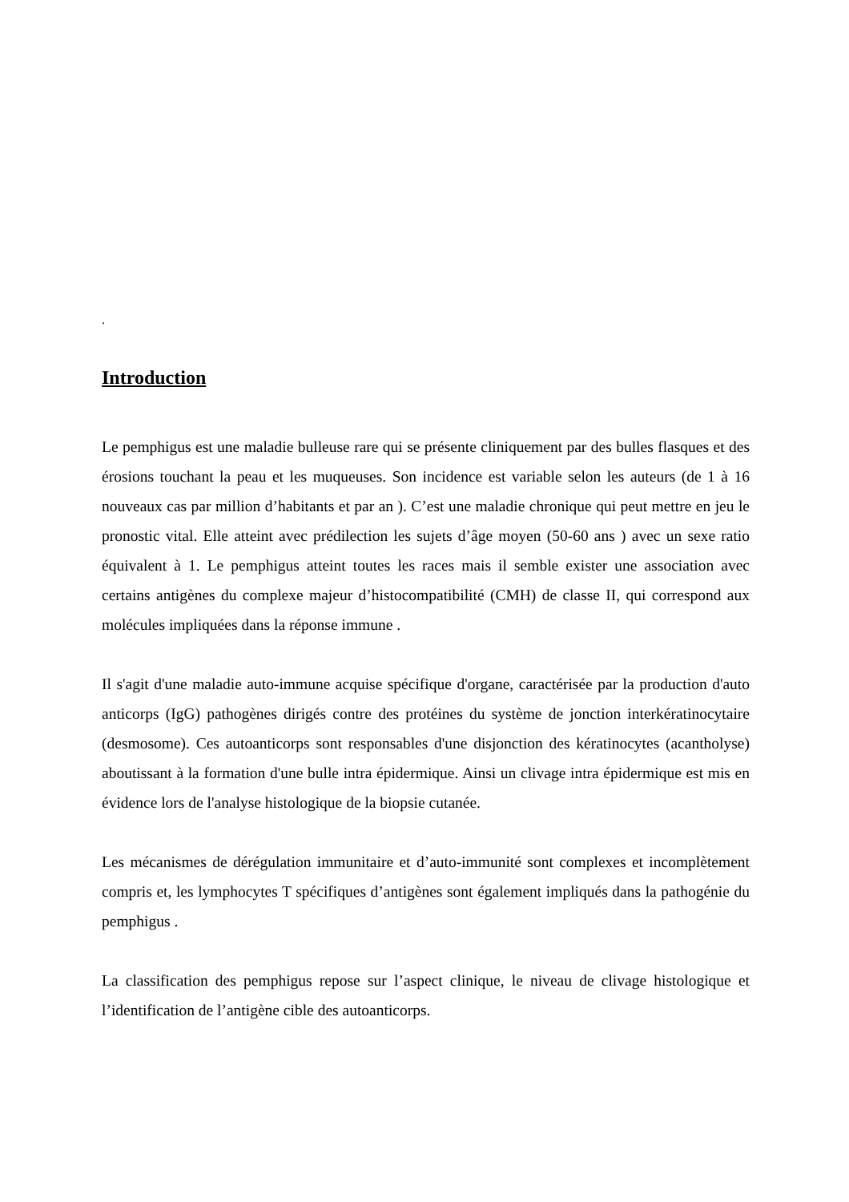.
Introduction
Le pemphigus est une maladie bulleuse rare qui se présente cliniquement par des bulles flasques et des érosions touchant la peau et les muqueuses. Son incidence est variable selon les auteurs (de 1 à 16 nouveaux cas par million d’habitants et par an ). C’est une maladie chronique qui peut mettre en jeu le pronostic vital. Elle atteint avec prédilection les sujets d’âge moyen (50-60 ans ) avec un sexe ratio équivalent à 1. Le pemphigus atteint toutes les races mais il semble exister une association avec certains antigènes du complexe majeur d’histocompatibilité (CMH) de classe II, qui correspond aux molécules impliquées dans la réponse immune .
Il s'agit d'une maladie auto-immune acquise spécifique d'organe, caractérisée par la production d'auto anticorps (IgG) pathogènes dirigés contre des protéines du système de jonction interkératinocytaire (desmosome). Ces autoanticorps sont responsables d'une disjonction des kératinocytes (acantholyse) aboutissant à la formation d'une bulle intra épidermique. Ainsi un clivage intra épidermique est mis en évidence lors de l'analyse histologique de la biopsie cutanée.
Les mécanismes de dérégulation immunitaire et d’auto-immunité sont complexes et incomplètement compris et, les lymphocytes T spécifiques d’antigènes sont également impliqués dans la pathogénie du pemphigus .
La classification des pemphigus repose sur l’aspect clinique, le niveau de clivage histologique et l’identification de l’antigène cible des autoanticorps.